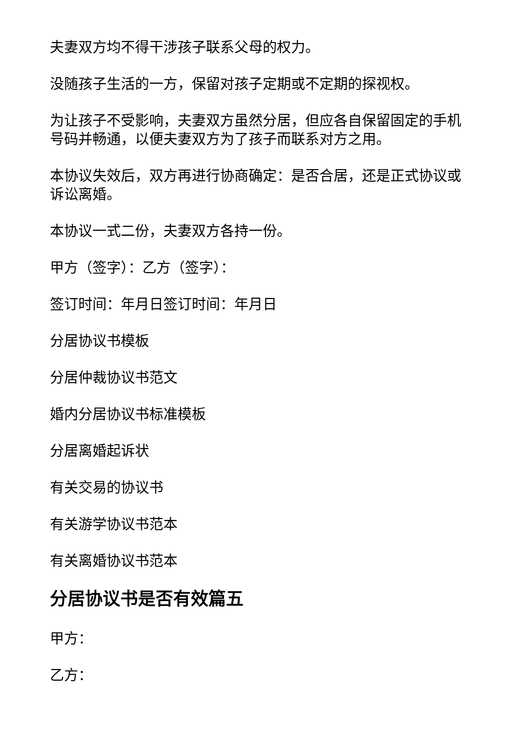夫妻双方均不得干涉孩子联系父母的权力。
没随孩子生活的一方，保留对孩子定期或不定期的探视权。
为让孩子不受影响，夫妻双方虽然分居，但应各自保留固定的手机号码并畅通，以便夫妻双方为了孩子而联系对方之用。
本协议失效后，双方再进行协商确定：是否合居，还是正式协议或诉讼离婚。
本协议一式二份，夫妻双方各持一份。
甲方（签字）：乙方（签字）：
签订时间：年月日签订时间：年月日
分居协议书模板
分居仲裁协议书范文
婚内分居协议书标准模板
分居离婚起诉状
有关交易的协议书
有关游学协议书范本
有关离婚协议书范本
分居协议书是否有效篇五
甲方：
乙方：